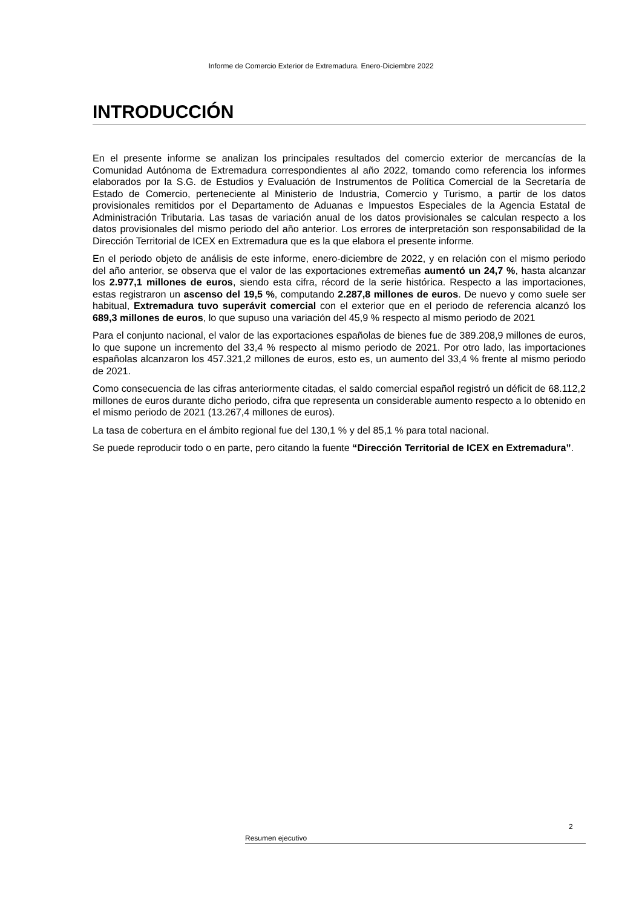Informe de Comercio Exterior de Extremadura. Enero-Diciembre 2022
INTRODUCCIÓN
En el presente informe se analizan los principales resultados del comercio exterior de mercancías de la Comunidad Autónoma de Extremadura correspondientes al año 2022, tomando como referencia los informes elaborados por la S.G. de Estudios y Evaluación de Instrumentos de Política Comercial de la Secretaría de Estado de Comercio, perteneciente al Ministerio de Industria, Comercio y Turismo, a partir de los datos provisionales remitidos por el Departamento de Aduanas e Impuestos Especiales de la Agencia Estatal de Administración Tributaria. Las tasas de variación anual de los datos provisionales se calculan respecto a los datos provisionales del mismo periodo del año anterior. Los errores de interpretación son responsabilidad de la Dirección Territorial de ICEX en Extremadura que es la que elabora el presente informe.
En el periodo objeto de análisis de este informe, enero-diciembre de 2022, y en relación con el mismo periodo del año anterior, se observa que el valor de las exportaciones extremeñas aumentó un 24,7 %, hasta alcanzar los 2.977,1 millones de euros, siendo esta cifra, récord de la serie histórica. Respecto a las importaciones, estas registraron un ascenso del 19,5 %, computando 2.287,8 millones de euros. De nuevo y como suele ser habitual, Extremadura tuvo superávit comercial con el exterior que en el periodo de referencia alcanzó los 689,3 millones de euros, lo que supuso una variación del 45,9 % respecto al mismo periodo de 2021
Para el conjunto nacional, el valor de las exportaciones españolas de bienes fue de 389.208,9 millones de euros, lo que supone un incremento del 33,4 % respecto al mismo periodo de 2021. Por otro lado, las importaciones españolas alcanzaron los 457.321,2 millones de euros, esto es, un aumento del 33,4 % frente al mismo periodo de 2021.
Como consecuencia de las cifras anteriormente citadas, el saldo comercial español registró un déficit de 68.112,2 millones de euros durante dicho periodo, cifra que representa un considerable aumento respecto a lo obtenido en el mismo periodo de 2021 (13.267,4 millones de euros).
La tasa de cobertura en el ámbito regional fue del 130,1 % y del 85,1 % para total nacional.
Se puede reproducir todo o en parte, pero citando la fuente “Dirección Territorial de ICEX en Extremadura”.
2
Resumen ejecutivo